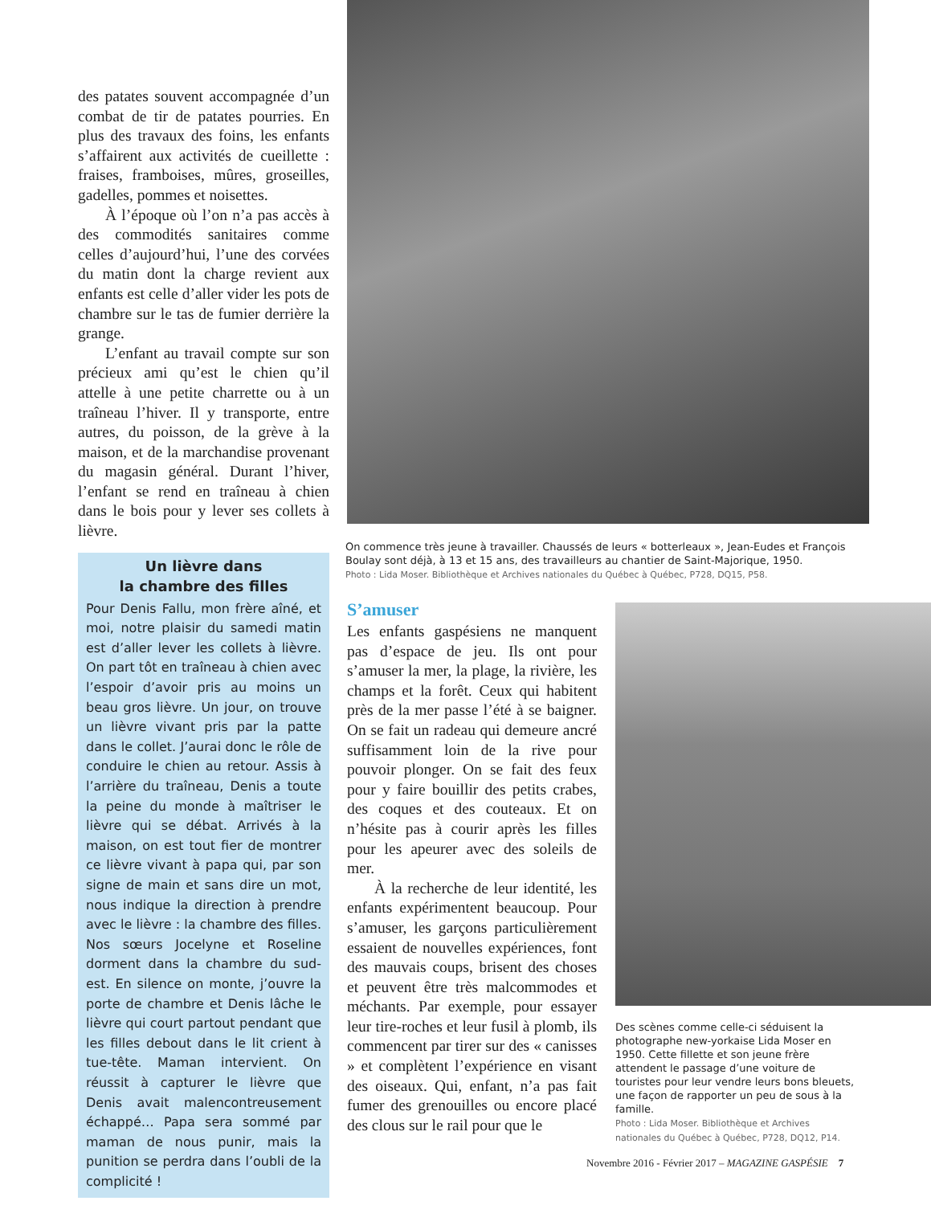des patates souvent accompagnée d’un combat de tir de patates pourries. En plus des travaux des foins, les enfants s’affairent aux activités de cueillette : fraises, framboises, mûres, groseilles, gadelles, pommes et noisettes.
À l’époque où l’on n’a pas accès à des commodités sanitaires comme celles d’aujourd’hui, l’une des corvées du matin dont la charge revient aux enfants est celle d’aller vider les pots de chambre sur le tas de fumier derrière la grange.
L’enfant au travail compte sur son précieux ami qu’est le chien qu’il attelle à une petite charrette ou à un traîneau l’hiver. Il y transporte, entre autres, du poisson, de la grève à la maison, et de la marchandise provenant du magasin général. Durant l’hiver, l’enfant se rend en traîneau à chien dans le bois pour y lever ses collets à lièvre.
Un lièvre dans
la chambre des filles
Pour Denis Fallu, mon frère aîné, et moi, notre plaisir du samedi matin est d’aller lever les collets à lièvre. On part tôt en traîneau à chien avec l’espoir d’avoir pris au moins un beau gros lièvre. Un jour, on trouve un lièvre vivant pris par la patte dans le collet. J’aurai donc le rôle de conduire le chien au retour. Assis à l’arrière du traîneau, Denis a toute la peine du monde à maîtriser le lièvre qui se débat. Arrivés à la maison, on est tout fier de montrer ce lièvre vivant à papa qui, par son signe de main et sans dire un mot, nous indique la direction à prendre avec le lièvre : la chambre des filles. Nos sœurs Jocelyne et Roseline dorment dans la chambre du sud-est. En silence on monte, j’ouvre la porte de chambre et Denis lâche le lièvre qui court partout pendant que les filles debout dans le lit crient à tue-tête. Maman intervient. On réussit à capturer le lièvre que Denis avait malencontreusement échappé… Papa sera sommé par maman de nous punir, mais la punition se perdra dans l’oubli de la complicité !
On commence très jeune à travailler. Chaussés de leurs « botterleaux », Jean-Eudes et François Boulay sont déjà, à 13 et 15 ans, des travailleurs au chantier de Saint-Majorique, 1950.
Photo : Lida Moser. Bibliothèque et Archives nationales du Québec à Québec, P728, DQ15, P58.
S’amuser
Les enfants gaspésiens ne manquent pas d’espace de jeu. Ils ont pour s’amuser la mer, la plage, la rivière, les champs et la forêt. Ceux qui habitent près de la mer passe l’été à se baigner. On se fait un radeau qui demeure ancré suffisamment loin de la rive pour pouvoir plonger. On se fait des feux pour y faire bouillir des petits crabes, des coques et des couteaux. Et on n’hésite pas à courir après les filles pour les apeurer avec des soleils de mer.
À la recherche de leur identité, les enfants expérimentent beaucoup. Pour s’amuser, les garçons particulièrement essaient de nouvelles expériences, font des mauvais coups, brisent des choses et peuvent être très malcommodes et méchants. Par exemple, pour essayer leur tire-roches et leur fusil à plomb, ils commencent par tirer sur des « canisses » et complètent l’expérience en visant des oiseaux. Qui, enfant, n’a pas fait fumer des grenouilles ou encore placé des clous sur le rail pour que le
Des scènes comme celle-ci séduisent la photographe new-yorkaise Lida Moser en 1950. Cette fillette et son jeune frère attendent le passage d’une voiture de touristes pour leur vendre leurs bons bleuets, une façon de rapporter un peu de sous à la famille.
Photo : Lida Moser. Bibliothèque et Archives nationales du Québec à Québec, P728, DQ12, P14.
Novembre 2016 - Février 2017 – MAGAZINE GASPÉSIE 7